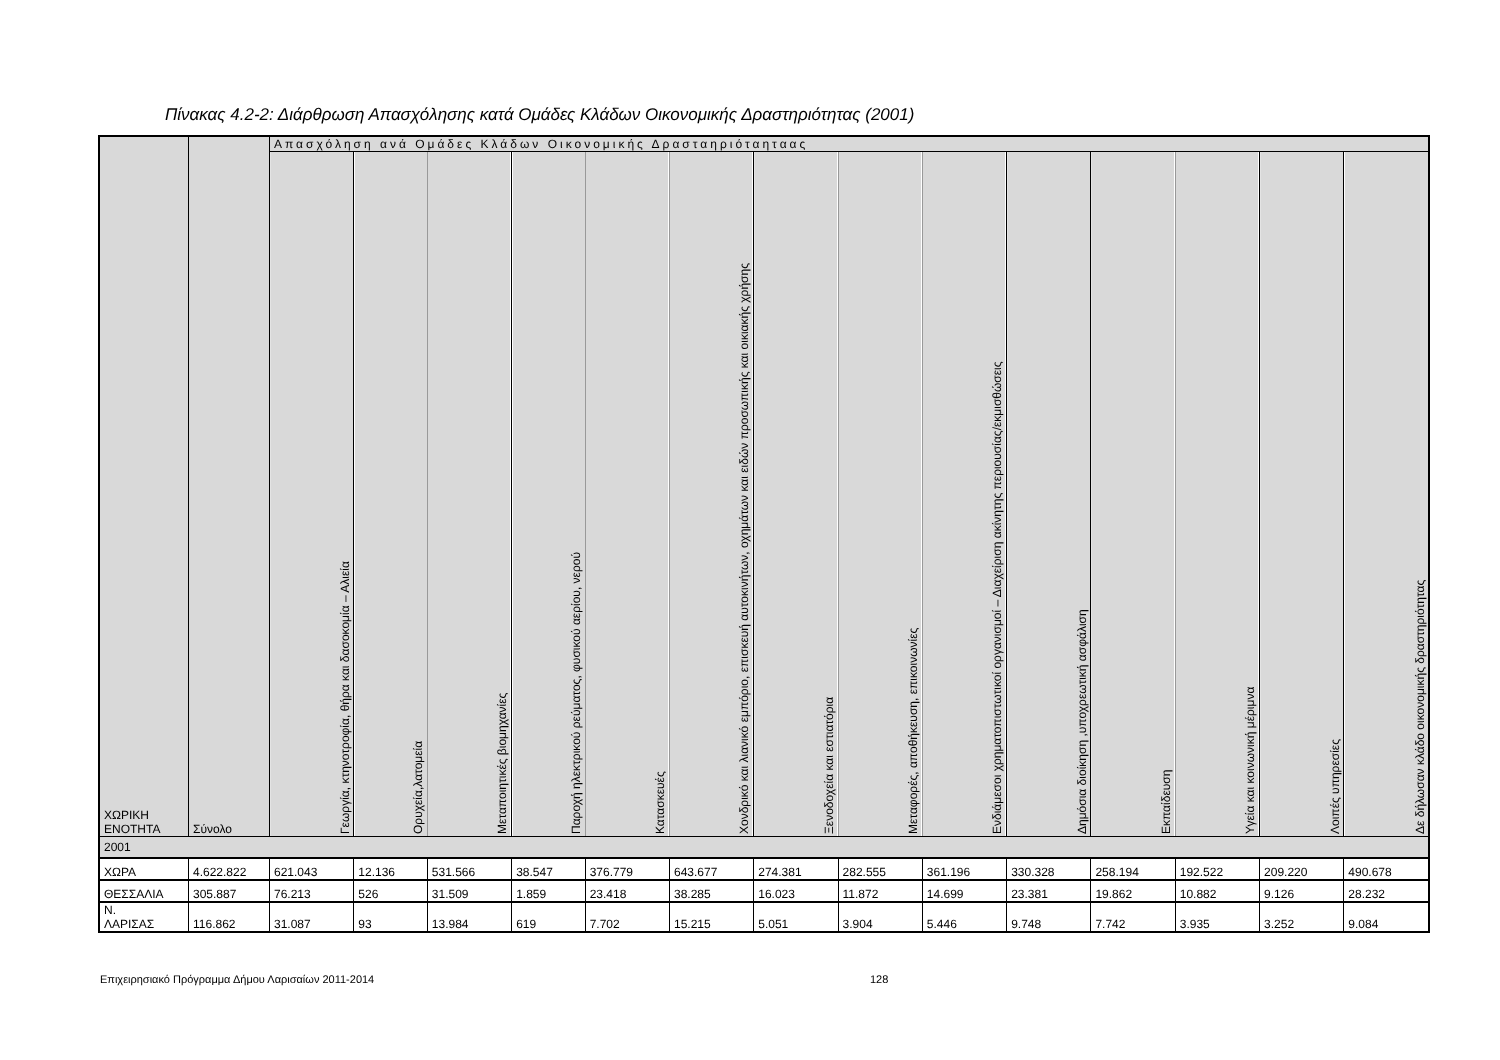Πίνακας 4.2-2: Διάρθρωση Απασχόλησης κατά Ομάδες Κλάδων Οικονομικής Δραστηριότητας (2001)
| ΧΩΡΙΚΗ ΕΝΟΤΗΤΑ | Σύνολο | Απασχόληση ανά Ομάδες Κλάδων Οικονομικής Δρασταηριόταηταας | | | | | | | | | | | | | |
| --- | --- | --- | --- | --- | --- | --- | --- | --- | --- | --- | --- | --- | --- | --- | --- |
| | | Γεωργία, κτηνοτροφία, θήρα και δασοκομία – Αλιεία | Ορυχεία,λατομεία | Μεταποιητικές βιομηχανίες | Παροχή ηλεκτρικού ρεύματος, φυσικού αερίου, νερού | Κατασκευές | Χονδρικό και λιανικό εμπόριο, επισκευή αυτοκινήτων, οχημάτων και ειδών προσωπικής και οικιακής χρήσης | Ξενοδοχεία και εστιατόρια | Μεταφορές, αποθήκευση, επικοινωνίες | Ενδιάμεσοι χρηματοπιστωτικοί οργανισμοί – Διαχείριση ακίνητης περιουσίας/εκμισθώσεις | Δημόσια διοίκηση ,υποχρεωτική ασφάλιση | Εκπαίδευση | Υγεία και κοινωνική μέριμνα | Λοιπές υπηρεσίες | Δε δήλωσαν κλάδο οικονομικής δραστηριότητας |
| 2001 | | | | | | | | | | | | | | | |
| ΧΩΡΑ | 4.622.822 | 621.043 | 12.136 | 531.566 | 38.547 | 376.779 | 643.677 | 274.381 | 282.555 | 361.196 | 330.328 | 258.194 | 192.522 | 209.220 | 490.678 |
| ΘΕΣΣΑΛΙΑ | 305.887 | 76.213 | 526 | 31.509 | 1.859 | 23.418 | 38.285 | 16.023 | 11.872 | 14.699 | 23.381 | 19.862 | 10.882 | 9.126 | 28.232 |
| Ν. ΛΑΡΙΣΑΣ | 116.862 | 31.087 | 93 | 13.984 | 619 | 7.702 | 15.215 | 5.051 | 3.904 | 5.446 | 9.748 | 7.742 | 3.935 | 3.252 | 9.084 |
Επιχειρησιακό Πρόγραμμα Δήμου Λαρισαίων 2011-2014 128